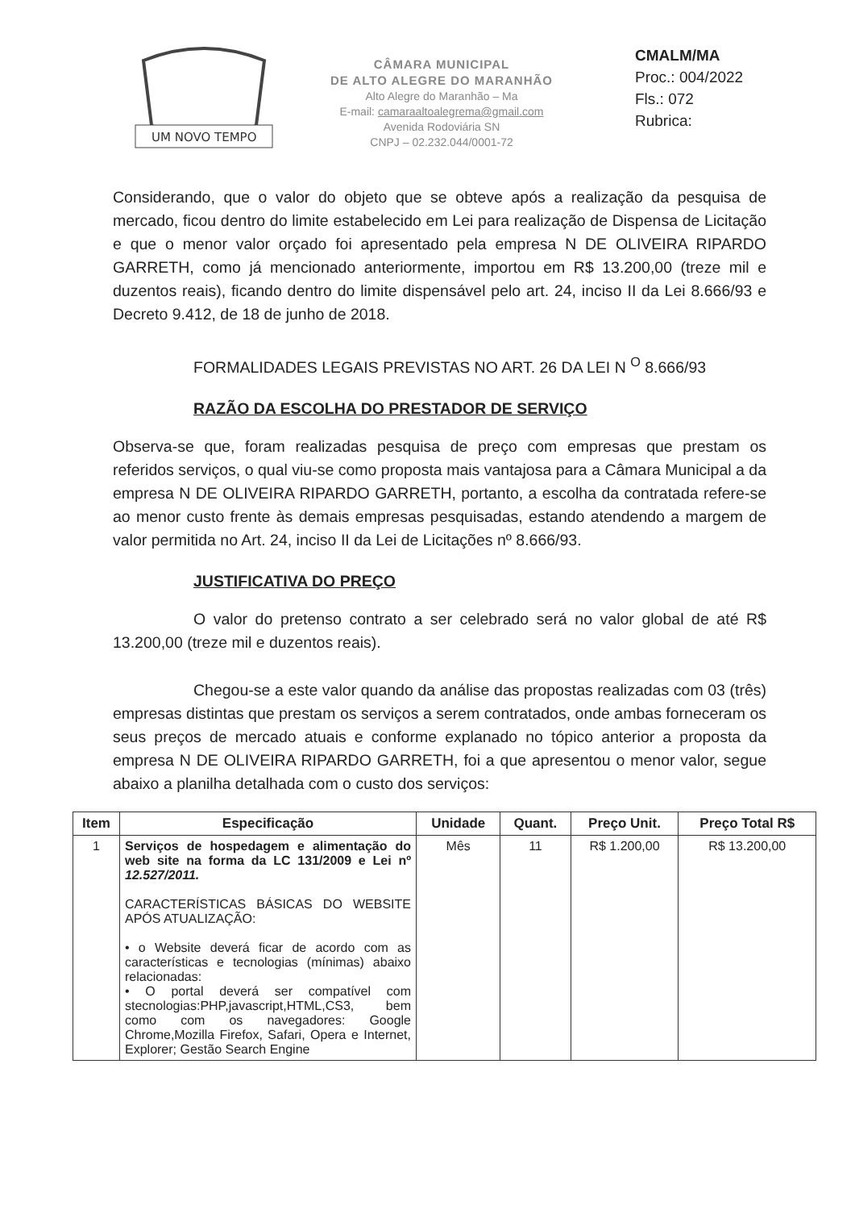UM NOVO TEMPO
CÂMARA MUNICIPAL
DE ALTO ALEGRE DO MARANHÃO
Alto Alegre do Maranhão – Ma
E-mail: camaraaltoalegrema@gmail.com
Avenida Rodoviária SN
CNPJ – 02.232.044/0001-72
CMALM/MA
Proc.: 004/2022
Fls.: 072
Rubrica:
Considerando, que o valor do objeto que se obteve após a realização da pesquisa de mercado, ficou dentro do limite estabelecido em Lei para realização de Dispensa de Licitação e que o menor valor orçado foi apresentado pela empresa N DE OLIVEIRA RIPARDO GARRETH, como já mencionado anteriormente, importou em R$ 13.200,00 (treze mil e duzentos reais), ficando dentro do limite dispensável pelo art. 24, inciso II da Lei 8.666/93 e Decreto 9.412, de 18 de junho de 2018.
FORMALIDADES LEGAIS PREVISTAS NO ART. 26 DA LEI N <sup>O</sup> 8.666/93
RAZÃO DA ESCOLHA DO PRESTADOR DE SERVIÇO
Observa-se que, foram realizadas pesquisa de preço com empresas que prestam os referidos serviços, o qual viu-se como proposta mais vantajosa para a Câmara Municipal a da empresa N DE OLIVEIRA RIPARDO GARRETH, portanto, a escolha da contratada refere-se ao menor custo frente às demais empresas pesquisadas, estando atendendo a margem de valor permitida no Art. 24, inciso II da Lei de Licitações nº 8.666/93.
JUSTIFICATIVA DO PREÇO
O valor do pretenso contrato a ser celebrado será no valor global de até R$ 13.200,00 (treze mil e duzentos reais).
Chegou-se a este valor quando da análise das propostas realizadas com 03 (três) empresas distintas que prestam os serviços a serem contratados, onde ambas forneceram os seus preços de mercado atuais e conforme explanado no tópico anterior a proposta da empresa N DE OLIVEIRA RIPARDO GARRETH, foi a que apresentou o menor valor, segue abaixo a planilha detalhada com o custo dos serviços:
| Item | Especificação | Unidade | Quant. | Preço Unit. | Preço Total R$ |
| --- | --- | --- | --- | --- | --- |
| 1 | Serviços de hospedagem e alimentação do web site na forma da LC 131/2009 e Lei nº 12.527/2011. CARACTERÍSTICAS BÁSICAS DO WEBSITE APÓS ATUALIZAÇÃO: • o Website deverá ficar de acordo com as características e tecnologias (mínimas) abaixo relacionadas: • O portal deverá ser compatível com stecnologias:PHP,javascript,HTML,CS3, bem como com os navegadores: Google Chrome,Mozilla Firefox, Safari, Opera e Internet, Explorer; Gestão Search Engine | Mês | 11 | R$ 1.200,00 | R$ 13.200,00 |